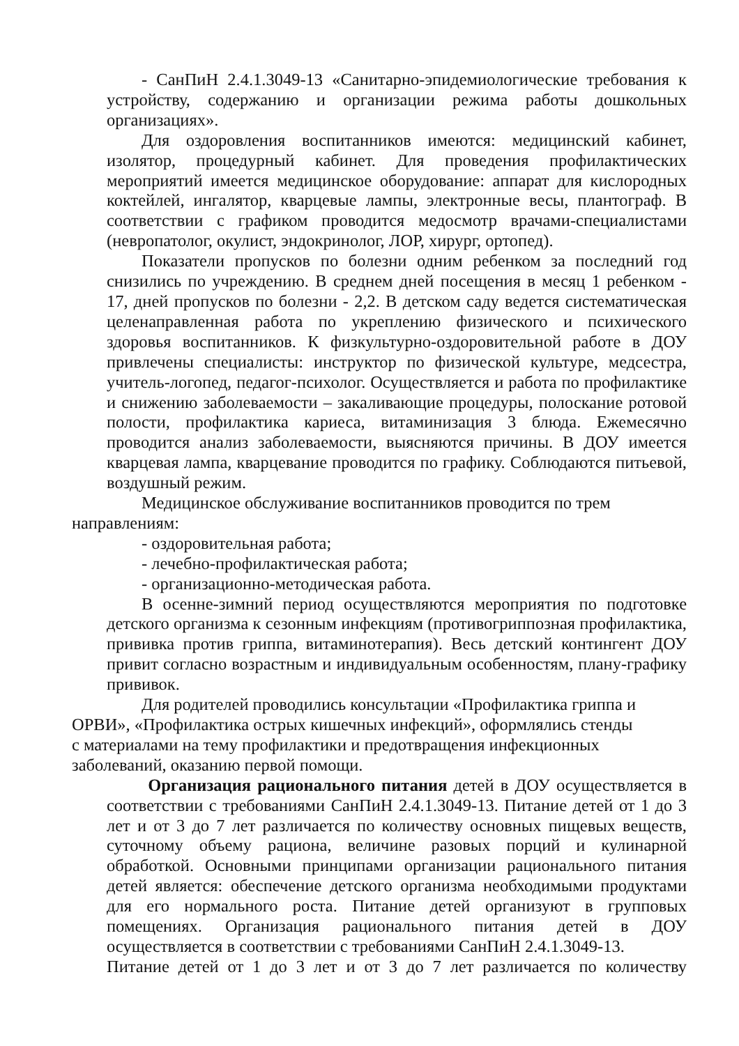- СанПиН 2.4.1.3049-13 «Санитарно-эпидемиологические требования к устройству, содержанию и организации режима работы дошкольных организациях».
Для оздоровления воспитанников имеются: медицинский кабинет, изолятор, процедурный кабинет. Для проведения профилактических мероприятий имеется медицинское оборудование: аппарат для кислородных коктейлей, ингалятор, кварцевые лампы, электронные весы, плантограф. В соответствии с графиком проводится медосмотр врачами-специалистами (невропатолог, окулист, эндокринолог, ЛОР, хирург, ортопед).
Показатели пропусков по болезни одним ребенком за последний год снизились по учреждению. В среднем дней посещения в месяц 1 ребенком - 17, дней пропусков по болезни - 2,2. В детском саду ведется систематическая целенаправленная работа по укреплению физического и психического здоровья воспитанников. К физкультурно-оздоровительной работе в ДОУ привлечены специалисты: инструктор по физической культуре, медсестра, учитель-логопед, педагог-психолог. Осуществляется и работа по профилактике и снижению заболеваемости – закаливающие процедуры, полоскание ротовой полости, профилактика кариеса, витаминизация 3 блюда. Ежемесячно проводится анализ заболеваемости, выясняются причины. В ДОУ имеется кварцевая лампа, кварцевание проводится по графику. Соблюдаются питьевой, воздушный режим.
Медицинское обслуживание воспитанников проводится по трем
направлениям:
- оздоровительная работа;
- лечебно-профилактическая работа;
- организационно-методическая работа.
В осенне-зимний период осуществляются мероприятия по подготовке детского организма к сезонным инфекциям (противогриппозная профилактика, прививка против гриппа, витаминотерапия). Весь детский контингент ДОУ привит согласно возрастным и индивидуальным особенностям, плану-графику прививок.
Для родителей проводились консультации «Профилактика гриппа и
ОРВИ», «Профилактика острых кишечных инфекций», оформлялись стенды
с материалами на тему профилактики и предотвращения инфекционных
заболеваний, оказанию первой помощи.
Организация рационального питания детей в ДОУ осуществляется в соответствии с требованиями СанПиН 2.4.1.3049-13. Питание детей от 1 до 3 лет и от 3 до 7 лет различается по количеству основных пищевых веществ, суточному объему рациона, величине разовых порций и кулинарной обработкой. Основными принципами организации рационального питания детей является: обеспечение детского организма необходимыми продуктами для его нормального роста. Питание детей организуют в групповых помещениях. Организация рационального питания детей в ДОУ осуществляется в соответствии с требованиями СанПиН 2.4.1.3049-13.
Питание детей от 1 до 3 лет и от 3 до 7 лет различается по количеству